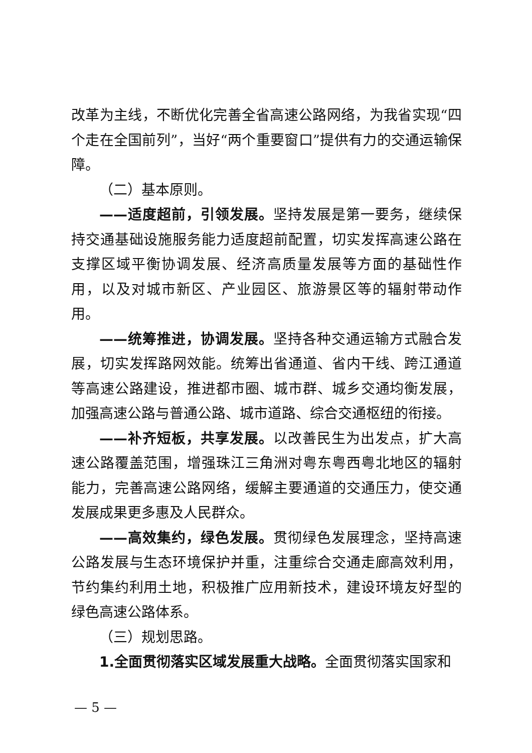改革为主线，不断优化完善全省高速公路网络，为我省实现“四个走在全国前列”，当好“两个重要窗口”提供有力的交通运输保障。
（二）基本原则。
——适度超前，引领发展。坚持发展是第一要务，继续保持交通基础设施服务能力适度超前配置，切实发挥高速公路在支撑区域平衡协调发展、经济高质量发展等方面的基础性作用，以及对城市新区、产业园区、旅游景区等的辐射带动作用。
——统筹推进，协调发展。坚持各种交通运输方式融合发展，切实发挥路网效能。统筹出省通道、省内干线、跨江通道等高速公路建设，推进都市圈、城市群、城乡交通均衡发展，加强高速公路与普通公路、城市道路、综合交通枢纽的衔接。
——补齐短板，共享发展。以改善民生为出发点，扩大高速公路覆盖范围，增强珠江三角洲对粤东粤西粤北地区的辐射能力，完善高速公路网络，缓解主要通道的交通压力，使交通发展成果更多惠及人民群众。
——高效集约，绿色发展。贯彻绿色发展理念，坚持高速公路发展与生态环境保护并重，注重综合交通走廊高效利用，节约集约利用土地，积极推广应用新技术，建设环境友好型的绿色高速公路体系。
（三）规划思路。
1.全面贯彻落实区域发展重大战略。全面贯彻落实国家和
— 5 —